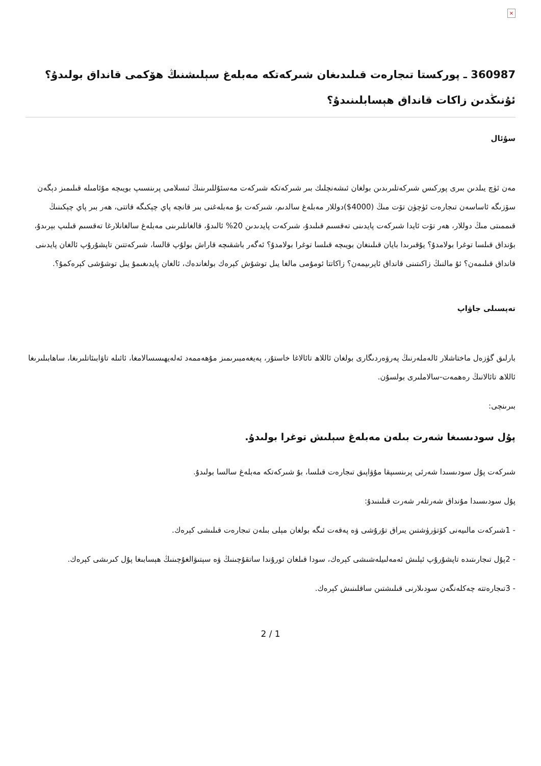×
360987 ـ پوركستا تىجارەت قىلىدىغان شىركەتكە مەبلەغ سېلىشنىڭ ھۆكمى قانداق بولىدۇ؟ئۇنىڭدىن زاكات قانداق ھېسابلىنىدۇ؟
سۇئال
مەن ئۈچ يىلدىن بىرى پوركىس شىركەتلىرىدىن بولغان ئىشەنچلىك بىر شىركەتكە شىركەت مەسئۇللىرىنىڭ ئىسلامى پرىنسىپ بويىچە مۇئامىلە قىلىمىز دېگەن سۆزىگە ئاساسەن تىجارەت ئۈچۈن تۆت مىڭ (4000$)دوللار مەبلەغ سالدىم، شىركەت بۇ مەبلەغنى بىر قانچە پاي چېكىگە قاتتى، ھەر بىر پاي چېكىنىڭ قىممىتى مىڭ دوللار، ھەر تۆت ئايدا شىركەت پايدىنى تەقسىم قىلىدۇ، شىركەت پايدىدىن 20% ئالىدۇ، قالغانلىرىنى مەبلەغ سالغانلارغا تەقسىم قىلىپ بېرىدۇ، بۇنداق قىلسا توغرا بولامدۇ؟ يۇقىرىدا بايان قىلىنغان بويىچە قىلسا توغرا بولامدۇ؟ ئەگەر باشقىچە قاراش بولۇپ قالسا، شىركەتتىن تاپشۇرۇپ ئالغان پايدىنى قانداق قىلىمەن؟ ئۇ مالنىڭ زاكىتىنى قانداق ئايرىيمەن؟ زاكاتتا ئومۇمى مالغا يىل توشۇش كېرەك بولغاندەك، ئالغان پايدىغىمۇ يىل توشۇشى كېرەكمۇ؟.
تەپسىلى جاۋاپ
بارلىق گۈزەل ماختاشلار ئالەملەرنىڭ پەرۋەردىگارى بولغان ئاللاھ تائالاغا خاستۇر، پەيغەمبىرىمىز مۇھەممەد ئەلەيھىسسالامغا، ئائىلە تاۋابىئاتلىرىغا، ساھابىلىرىغا ئاللاھ تائالانىڭ رەھمەت-سالاملىرى بولسۇن.
بىرىنچى:
پۇل سودىسىغا شەرت بىلەن مەبلەغ سېلىش توغرا بولىدۇ.
شىركەت پۇل سودىسىدا شەرئى پرىنسىپقا مۇۋاپىق تىجارەت قىلسا، بۇ شىركەتكە مەبلەغ سالسا بولىدۇ.
پۇل سودىسىدا مۇنداق شەرتلەر شەرت قىلىنىدۇ:
- 1شىركەت مالىيەنى كۆتۈرۈشتىن يىراق تۇرۇشى ۋە پەقەت ئىگە بولغان مېلى بىلەن تىجارەت قىلىشى كېرەك.
- 2پۇل تىجارىتىدە تاپشۇرۇپ ئېلىش ئەمەلىيلەشىشى كېرەك، سودا قىلغان ئورۇندا ساتقۇچىنىڭ ۋە سېتىۋالغۇچىنىڭ ھېسابىغا پۇل كىرىشى كېرەك.
- 3تىجارەتتە چەكلەنگەن سودىلارنى قىلىشتىن ساقلىنىش كېرەك.
2 / 1